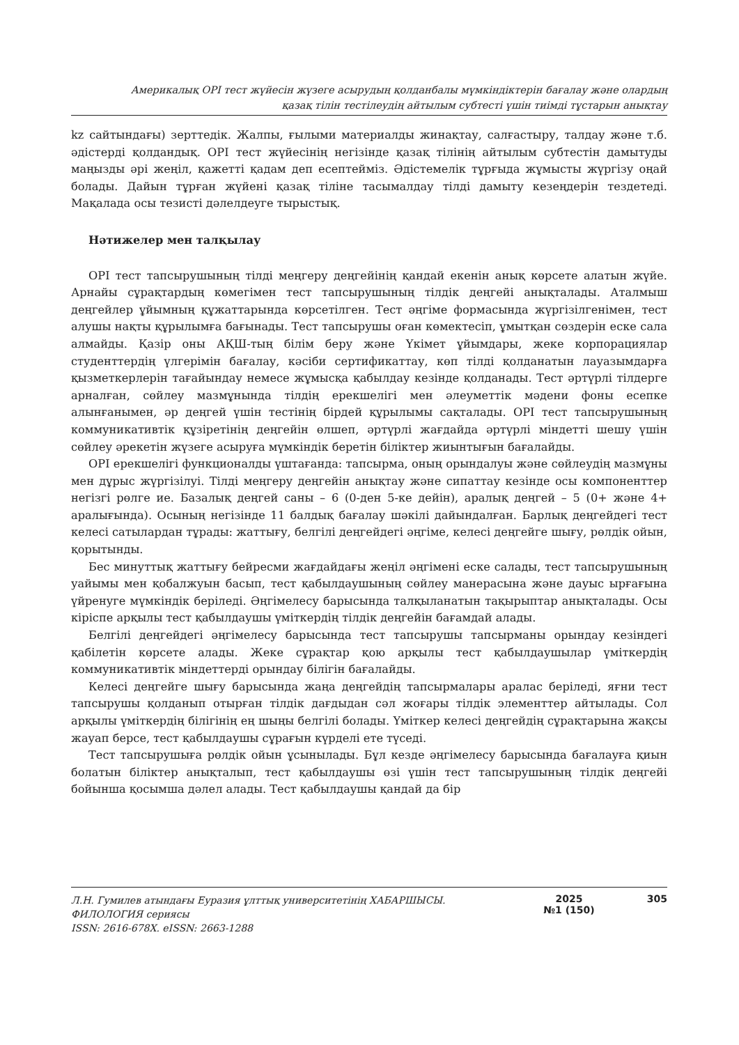Америкалық OPI тест жүйесін жүзеге асырудың қолданбалы мүмкіндіктерін бағалау және олардың
қазақ тілін тестілеудің айтылым субтесті үшін тиімді тұстарын анықтау
kz сайтындағы) зерттедік. Жалпы, ғылыми материалды жинақтау, салғастыру, талдау және т.б. әдістерді қолдандық. OPI тест жүйесінің негізінде қазақ тілінің айтылым субтестін дамытуды маңызды әрі жеңіл, қажетті қадам деп есептейміз. Әдістемелік тұрғыда жұмысты жүргізу оңай болады. Дайын тұрған жүйені қазақ тіліне тасымалдау тілді дамыту кезеңдерін тездетеді. Мақалада осы тезисті дәлелдеуге тырыстық.
Нәтижелер мен талқылау
OPI тест тапсырушының тілді меңгеру деңгейінің қандай екенін анық көрсете алатын жүйе. Арнайы сұрақтардың көмегімен тест тапсырушының тілдік деңгейі анықталады. Аталмыш деңгейлер ұйымның құжаттарында көрсетілген. Тест әңгіме формасында жүргізілгенімен, тест алушы нақты құрылымға бағынады. Тест тапсырушы оған көмектесіп, ұмытқан сөздерін еске сала алмайды. Қазір оны АҚШ-тың білім беру және Үкімет ұйымдары, жеке корпорациялар студенттердің үлгерімін бағалау, кәсіби сертификаттау, көп тілді қолданатын лауазымдарға қызметкерлерін тағайындау немесе жұмысқа қабылдау кезінде қолданады. Тест әртүрлі тілдерге арналған, сөйлеу мазмұнында тілдің ерекшелігі мен әлеуметтік мәдени фоны есепке алынғанымен, әр деңгей үшін тестінің бірдей құрылымы сақталады. OPI тест тапсырушының коммуникативтік құзіретінің деңгейін өлшеп, әртүрлі жағдайда әртүрлі міндетті шешу үшін сөйлеу әрекетін жүзеге асыруға мүмкіндік беретін біліктер жиынтығын бағалайды.
OPI ерекшелігі функционалды үштағанда: тапсырма, оның орындалуы және сөйлеудің мазмұны мен дұрыс жүргізілуі. Тілді меңгеру деңгейін анықтау және сипаттау кезінде осы компоненттер негізгі рөлге ие. Базалық деңгей саны – 6 (0-ден 5-ке дейін), аралық деңгей – 5 (0+ және 4+ аралығында). Осының негізінде 11 балдық бағалау шәкілі дайындалған. Барлық деңгейдегі тест келесі сатылардан тұрады: жаттығу, белгілі деңгейдегі әңгіме, келесі деңгейге шығу, рөлдік ойын, қорытынды.
Бес минуттық жаттығу бейресми жағдайдағы жеңіл әңгімені еске салады, тест тапсырушының уайымы мен қобалжуын басып, тест қабылдаушының сөйлеу манерасына және дауыс ырғағына үйренуге мүмкіндік беріледі. Әңгімелесу барысында талқыланатын тақырыптар анықталады. Осы кіріспе арқылы тест қабылдаушы үміткердің тілдік деңгейін бағамдай алады.
Белгілі деңгейдегі әңгімелесу барысында тест тапсырушы тапсырманы орындау кезіндегі қабілетін көрсете алады. Жеке сұрақтар қою арқылы тест қабылдаушылар үміткердің коммуникативтік міндеттерді орындау білігін бағалайды.
Келесі деңгейге шығу барысында жаңа деңгейдің тапсырмалары аралас беріледі, яғни тест тапсырушы қолданып отырған тілдік дағдыдан сәл жоғары тілдік элементтер айтылады. Сол арқылы үміткердің білігінің ең шыңы белгілі болады. Үміткер келесі деңгейдің сұрақтарына жақсы жауап берсе, тест қабылдаушы сұрағын күрделі ете түседі.
Тест тапсырушыға рөлдік ойын ұсынылады. Бұл кезде әңгімелесу барысында бағалауға қиын болатын біліктер анықталып, тест қабылдаушы өзі үшін тест тапсырушының тілдік деңгейі бойынша қосымша дәлел алады. Тест қабылдаушы қандай да бір
Л.Н. Гумилев атындағы Еуразия ұлттық университетінің ХАБАРШЫСЫ.
ФИЛОЛОГИЯ сериясы
ISSN: 2616-678X. eISSN: 2663-1288
2025
№1 (150)
305